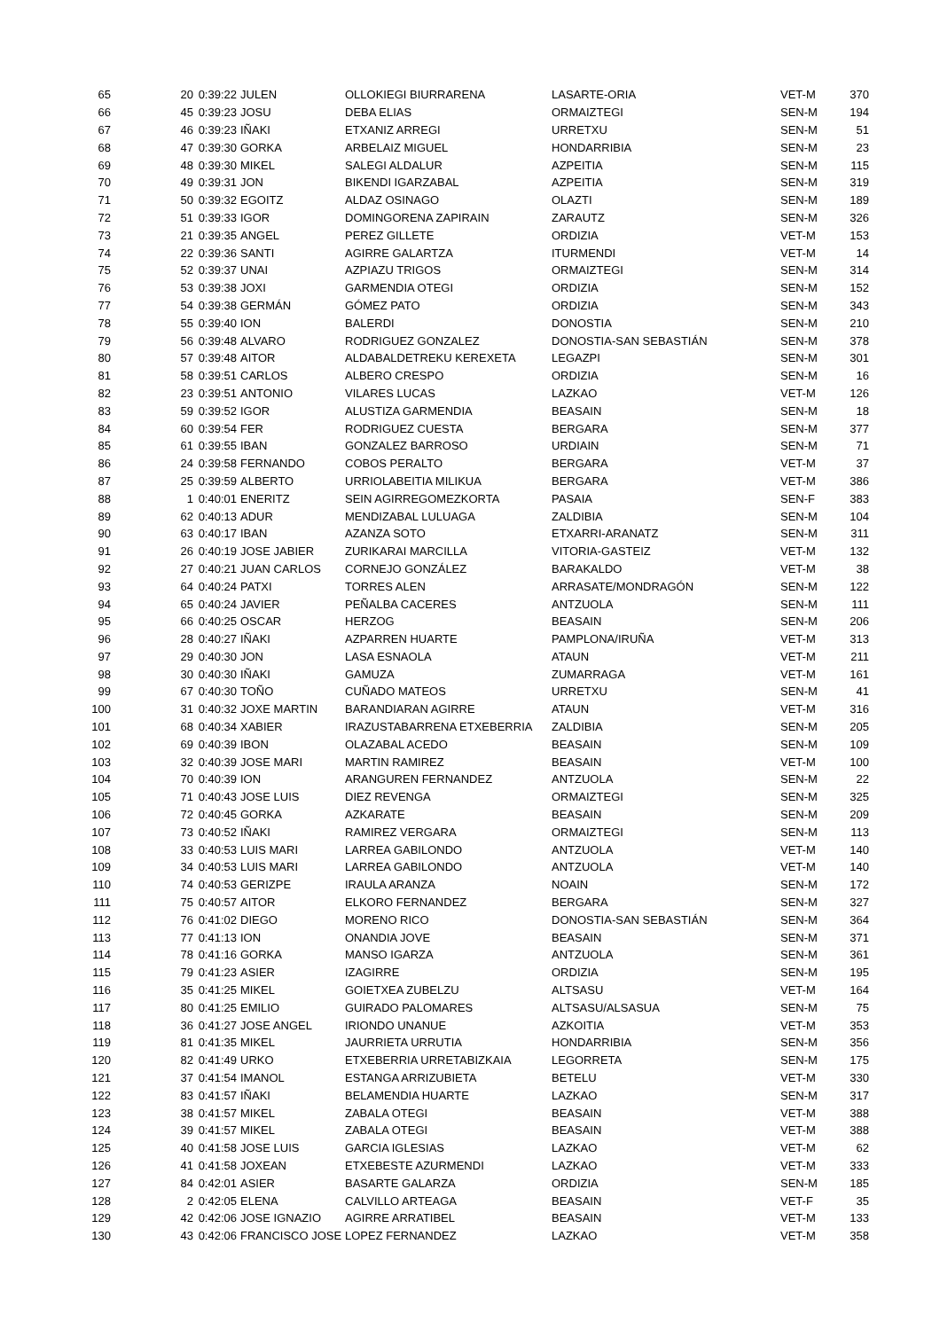| 65 | 20 | 0:39:22 | JULEN | OLLOKIEGI BIURRARENA | LASARTE-ORIA | VET-M | 370 |
| 66 | 45 | 0:39:23 | JOSU | DEBA ELIAS | ORMAIZTEGI | SEN-M | 194 |
| 67 | 46 | 0:39:23 | IÑAKI | ETXANIZ ARREGI | URRETXU | SEN-M | 51 |
| 68 | 47 | 0:39:30 | GORKA | ARBELAIZ MIGUEL | HONDARRIBIA | SEN-M | 23 |
| 69 | 48 | 0:39:30 | MIKEL | SALEGI ALDALUR | AZPEITIA | SEN-M | 115 |
| 70 | 49 | 0:39:31 | JON | BIKENDI IGARZABAL | AZPEITIA | SEN-M | 319 |
| 71 | 50 | 0:39:32 | EGOITZ | ALDAZ OSINAGO | OLAZTI | SEN-M | 189 |
| 72 | 51 | 0:39:33 | IGOR | DOMINGORENA ZAPIRAIN | ZARAUTZ | SEN-M | 326 |
| 73 | 21 | 0:39:35 | ANGEL | PEREZ GILLETE | ORDIZIA | VET-M | 153 |
| 74 | 22 | 0:39:36 | SANTI | AGIRRE GALARTZA | ITURMENDI | VET-M | 14 |
| 75 | 52 | 0:39:37 | UNAI | AZPIAZU TRIGOS | ORMAIZTEGI | SEN-M | 314 |
| 76 | 53 | 0:39:38 | JOXI | GARMENDIA OTEGI | ORDIZIA | SEN-M | 152 |
| 77 | 54 | 0:39:38 | GERMÁN | GÓMEZ PATO | ORDIZIA | SEN-M | 343 |
| 78 | 55 | 0:39:40 | ION | BALERDI | DONOSTIA | SEN-M | 210 |
| 79 | 56 | 0:39:48 | ALVARO | RODRIGUEZ GONZALEZ | DONOSTIA-SAN SEBASTIÁN | SEN-M | 378 |
| 80 | 57 | 0:39:48 | AITOR | ALDABALDETREKU KEREXETA | LEGAZPI | SEN-M | 301 |
| 81 | 58 | 0:39:51 | CARLOS | ALBERO CRESPO | ORDIZIA | SEN-M | 16 |
| 82 | 23 | 0:39:51 | ANTONIO | VILARES LUCAS | LAZKAO | VET-M | 126 |
| 83 | 59 | 0:39:52 | IGOR | ALUSTIZA GARMENDIA | BEASAIN | SEN-M | 18 |
| 84 | 60 | 0:39:54 | FER | RODRIGUEZ CUESTA | BERGARA | SEN-M | 377 |
| 85 | 61 | 0:39:55 | IBAN | GONZALEZ BARROSO | URDIAIN | SEN-M | 71 |
| 86 | 24 | 0:39:58 | FERNANDO | COBOS PERALTO | BERGARA | VET-M | 37 |
| 87 | 25 | 0:39:59 | ALBERTO | URRIOLABEITIA MILIKUA | BERGARA | VET-M | 386 |
| 88 | 1 | 0:40:01 | ENERITZ | SEIN AGIRREGOMEZKORTA | PASAIA | SEN-F | 383 |
| 89 | 62 | 0:40:13 | ADUR | MENDIZABAL LULUAGA | ZALDIBIA | SEN-M | 104 |
| 90 | 63 | 0:40:17 | IBAN | AZANZA SOTO | ETXARRI-ARANATZ | SEN-M | 311 |
| 91 | 26 | 0:40:19 | JOSE JABIER | ZURIKARAI MARCILLA | VITORIA-GASTEIZ | VET-M | 132 |
| 92 | 27 | 0:40:21 | JUAN CARLOS | CORNEJO GONZÁLEZ | BARAKALDO | VET-M | 38 |
| 93 | 64 | 0:40:24 | PATXI | TORRES ALEN | ARRASATE/MONDRAGÓN | SEN-M | 122 |
| 94 | 65 | 0:40:24 | JAVIER | PEÑALBA CACERES | ANTZUOLA | SEN-M | 111 |
| 95 | 66 | 0:40:25 | OSCAR | HERZOG | BEASAIN | SEN-M | 206 |
| 96 | 28 | 0:40:27 | IÑAKI | AZPARREN HUARTE | PAMPLONA/IRUÑA | VET-M | 313 |
| 97 | 29 | 0:40:30 | JON | LASA ESNAOLA | ATAUN | VET-M | 211 |
| 98 | 30 | 0:40:30 | IÑAKI | GAMUZA | ZUMARRAGA | VET-M | 161 |
| 99 | 67 | 0:40:30 | TOÑO | CUÑADO MATEOS | URRETXU | SEN-M | 41 |
| 100 | 31 | 0:40:32 | JOXE MARTIN | BARANDIARAN AGIRRE | ATAUN | VET-M | 316 |
| 101 | 68 | 0:40:34 | XABIER | IRAZUSTABARRENA ETXEBERRIA | ZALDIBIA | SEN-M | 205 |
| 102 | 69 | 0:40:39 | IBON | OLAZABAL ACEDO | BEASAIN | SEN-M | 109 |
| 103 | 32 | 0:40:39 | JOSE MARI | MARTIN RAMIREZ | BEASAIN | VET-M | 100 |
| 104 | 70 | 0:40:39 | ION | ARANGUREN FERNANDEZ | ANTZUOLA | SEN-M | 22 |
| 105 | 71 | 0:40:43 | JOSE LUIS | DIEZ REVENGA | ORMAIZTEGI | SEN-M | 325 |
| 106 | 72 | 0:40:45 | GORKA | AZKARATE | BEASAIN | SEN-M | 209 |
| 107 | 73 | 0:40:52 | IÑAKI | RAMIREZ VERGARA | ORMAIZTEGI | SEN-M | 113 |
| 108 | 33 | 0:40:53 | LUIS MARI | LARREA GABILONDO | ANTZUOLA | VET-M | 140 |
| 109 | 34 | 0:40:53 | LUIS MARI | LARREA GABILONDO | ANTZUOLA | VET-M | 140 |
| 110 | 74 | 0:40:53 | GERIZPE | IRAULA ARANZA | NOAIN | SEN-M | 172 |
| 111 | 75 | 0:40:57 | AITOR | ELKORO FERNANDEZ | BERGARA | SEN-M | 327 |
| 112 | 76 | 0:41:02 | DIEGO | MORENO RICO | DONOSTIA-SAN SEBASTIÁN | SEN-M | 364 |
| 113 | 77 | 0:41:13 | ION | ONANDIA JOVE | BEASAIN | SEN-M | 371 |
| 114 | 78 | 0:41:16 | GORKA | MANSO IGARZA | ANTZUOLA | SEN-M | 361 |
| 115 | 79 | 0:41:23 | ASIER | IZAGIRRE | ORDIZIA | SEN-M | 195 |
| 116 | 35 | 0:41:25 | MIKEL | GOIETXEA ZUBELZU | ALTSASU | VET-M | 164 |
| 117 | 80 | 0:41:25 | EMILIO | GUIRADO PALOMARES | ALTSASU/ALSASUA | SEN-M | 75 |
| 118 | 36 | 0:41:27 | JOSE ANGEL | IRIONDO UNANUE | AZKOITIA | VET-M | 353 |
| 119 | 81 | 0:41:35 | MIKEL | JAURRIETA URRUTIA | HONDARRIBIA | SEN-M | 356 |
| 120 | 82 | 0:41:49 | URKO | ETXEBERRIA URRETABIZKAIA | LEGORRETA | SEN-M | 175 |
| 121 | 37 | 0:41:54 | IMANOL | ESTANGA ARRIZUBIETA | BETELU | VET-M | 330 |
| 122 | 83 | 0:41:57 | IÑAKI | BELAMENDIA HUARTE | LAZKAO | SEN-M | 317 |
| 123 | 38 | 0:41:57 | MIKEL | ZABALA OTEGI | BEASAIN | VET-M | 388 |
| 124 | 39 | 0:41:57 | MIKEL | ZABALA OTEGI | BEASAIN | VET-M | 388 |
| 125 | 40 | 0:41:58 | JOSE LUIS | GARCIA IGLESIAS | LAZKAO | VET-M | 62 |
| 126 | 41 | 0:41:58 | JOXEAN | ETXEBESTE AZURMENDI | LAZKAO | VET-M | 333 |
| 127 | 84 | 0:42:01 | ASIER | BASARTE GALARZA | ORDIZIA | SEN-M | 185 |
| 128 | 2 | 0:42:05 | ELENA | CALVILLO ARTEAGA | BEASAIN | VET-F | 35 |
| 129 | 42 | 0:42:06 | JOSE IGNAZIO | AGIRRE ARRATIBEL | BEASAIN | VET-M | 133 |
| 130 | 43 | 0:42:06 | FRANCISCO JOSE | LOPEZ FERNANDEZ | LAZKAO | VET-M | 358 |